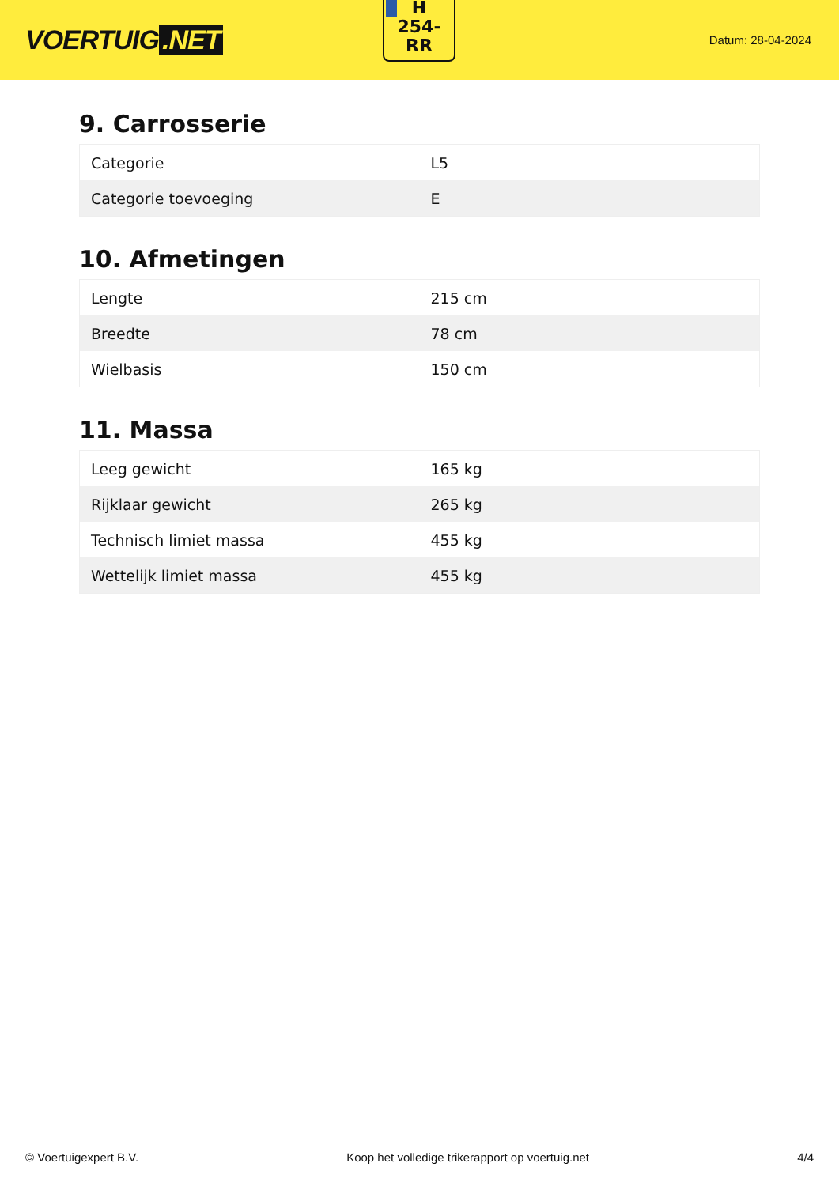VOERTUIG.NET
H
254-
RR
Datum: 28-04-2024
9. Carrosserie
| Categorie | L5 |
| Categorie toevoeging | E |
10. Afmetingen
| Lengte | 215 cm |
| Breedte | 78 cm |
| Wielbasis | 150 cm |
11. Massa
| Leeg gewicht | 165 kg |
| Rijklaar gewicht | 265 kg |
| Technisch limiet massa | 455 kg |
| Wettelijk limiet massa | 455 kg |
© Voertuigexpert B.V. Koop het volledige trikerapport op voertuig.net 4/4